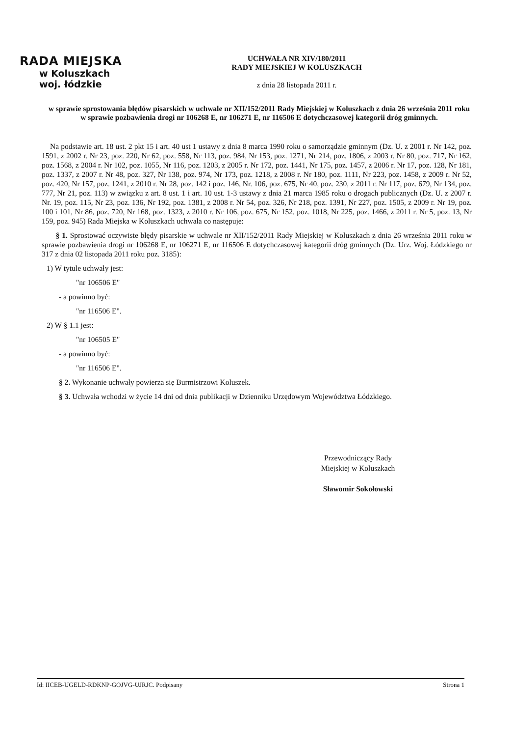RADA MIEJSKA
w Koluszkach
woj. łódzkie
UCHWAŁA NR XIV/180/2011
RADY MIEJSKIEJ W KOLUSZKACH
z dnia 28 listopada 2011 r.
w sprawie sprostowania błędów pisarskich w uchwale nr XII/152/2011 Rady Miejskiej w Koluszkach z dnia 26 września 2011 roku w sprawie pozbawienia drogi nr 106268 E, nr 106271 E, nr 116506 E dotychczasowej kategorii dróg gminnych.
Na podstawie art. 18 ust. 2 pkt 15 i art. 40 ust 1 ustawy z dnia 8 marca 1990 roku o samorządzie gminnym (Dz. U. z 2001 r. Nr 142, poz. 1591, z 2002 r. Nr 23, poz. 220, Nr 62, poz. 558, Nr 113, poz. 984, Nr 153, poz. 1271, Nr 214, poz. 1806, z 2003 r. Nr 80, poz. 717, Nr 162, poz. 1568, z 2004 r. Nr 102, poz. 1055, Nr 116, poz. 1203, z 2005 r. Nr 172, poz. 1441, Nr 175, poz. 1457, z 2006 r. Nr 17, poz. 128, Nr 181, poz. 1337, z 2007 r. Nr 48, poz. 327, Nr 138, poz. 974, Nr 173, poz. 1218, z 2008 r. Nr 180, poz. 1111, Nr 223, poz. 1458, z 2009 r. Nr 52, poz. 420, Nr 157, poz. 1241, z 2010 r. Nr 28, poz. 142 i poz. 146, Nr. 106, poz. 675, Nr 40, poz. 230, z 2011 r. Nr 117, poz. 679, Nr 134, poz. 777, Nr 21, poz. 113) w związku z art. 8 ust. 1 i art. 10 ust. 1-3 ustawy z dnia 21 marca 1985 roku o drogach publicznych (Dz. U. z 2007 r. Nr. 19, poz. 115, Nr 23, poz. 136, Nr 192, poz. 1381, z 2008 r. Nr 54, poz. 326, Nr 218, poz. 1391, Nr 227, poz. 1505, z 2009 r. Nr 19, poz. 100 i 101, Nr 86, poz. 720, Nr 168, poz. 1323, z 2010 r. Nr 106, poz. 675, Nr 152, poz. 1018, Nr 225, poz. 1466, z 2011 r. Nr 5, poz. 13, Nr 159, poz. 945) Rada Miejska w Koluszkach uchwala co następuje:
§ 1. Sprostować oczywiste błędy pisarskie w uchwale nr XII/152/2011 Rady Miejskiej w Koluszkach z dnia 26 września 2011 roku w sprawie pozbawienia drogi nr 106268 E, nr 106271 E, nr 116506 E dotychczasowej kategorii dróg gminnych (Dz. Urz. Woj. Łódzkiego nr 317 z dnia 02 listopada 2011 roku poz. 3185):
1) W tytule uchwały jest:
"nr 106506 E"
- a powinno być:
"nr 116506 E".
2) W § 1.1 jest:
"nr 106505 E"
- a powinno być:
"nr 116506 E".
§ 2. Wykonanie uchwały powierza się Burmistrzowi Koluszek.
§ 3. Uchwała wchodzi w życie 14 dni od dnia publikacji w Dzienniku Urzędowym Województwa Łódzkiego.
Przewodniczący Rady
Miejskiej w Koluszkach
Sławomir Sokołowski
Id: IICEB-UGELD-RDKNP-GOJVG-UJRJC. Podpisany Strona 1